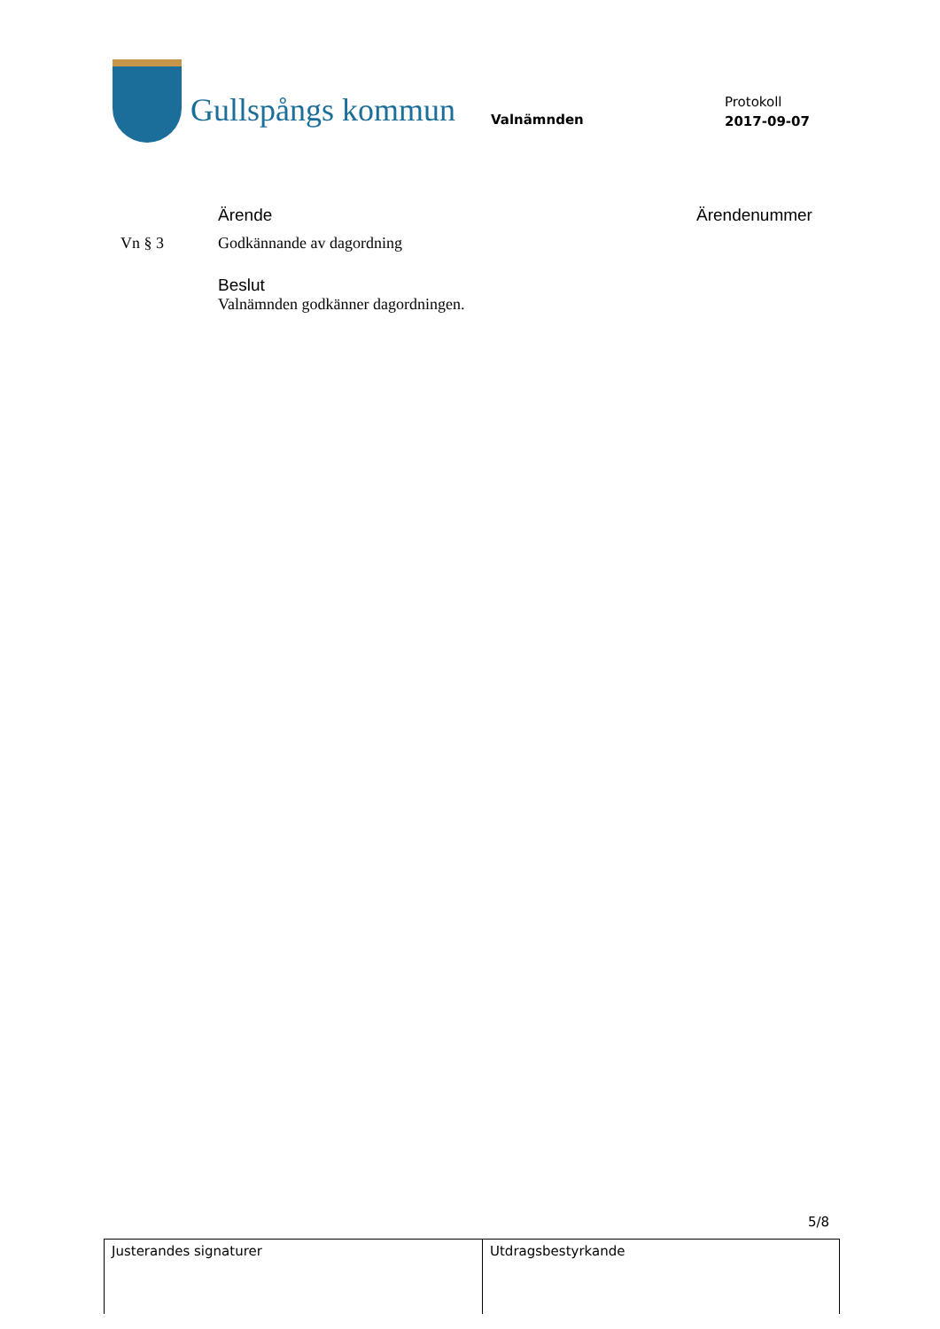Gullspångs kommun
Valnämnden
Protokoll
2017-09-07
Ärende Ärendenummer
Vn § 3 Godkännande av dagordning
Beslut
Valnämnden godkänner dagordningen.
5/8
| Justerandes signaturer | Utdragsbestyrkande |